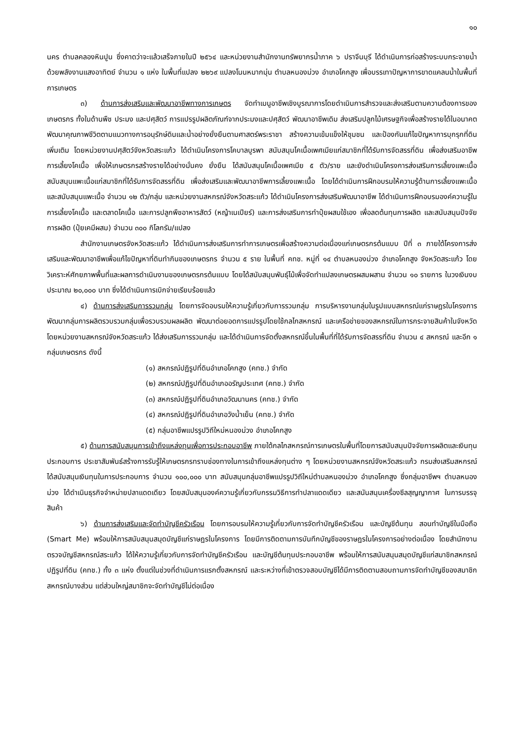๑๐
นคร ตำบลคลองหินปูน ซึ่งคาดว่าจะแล้วเสร็จภายในปี ๒๕๖๔ และหน่วยงานสำนักงานทรัพยากรน้ำภาค ๖ ปราจีนบุรี ได้ดำเนินการก่อสร้างระบบกระจายน้ำด้วยพลังงานแสงอาทิตย์ จำนวน ๑ แห่ง ในพื้นที่แปลง ๒๒๖๙ แปลงโนนหมากมุ่น ตำบลหนองม่วง อำเภอโคกสูง เพื่อบรรเทาปัญหาการขาดแคลนน้ำในพื้นที่การเกษตร
๓) ด้านการส่งเสริมและพัฒนาอาชีพทางการเกษตร จัดทำเมนูอาชีพเชิงบูรณาการโดยดำเนินการสำรวจและส่งเสริมตามความต้องการของเกษตรกร ทั้งในด้านพืช ประมง และปศุสัตว์ การแปรรูปผลิตภัณฑ์จากประมงและปศุสัตว์ พัฒนาอาชีพเดิม ส่งเสริมปลูกไม้เศรษฐกิจเพื่อสร้างรายได้ในอนาคต พัฒนาคุณภาพชีวิตตามแนวทางการอนุรักษ์ดินและน้ำอย่างยั่งยืนตามศาสตร์พระราชา สร้างความเข้มแข็งให้ชุมชน และป้องกันแก้ไขปัญหาการบุกรุกที่ดินเพิ่มเติม โดยหน่วยงานปศุสัตว์จังหวัดสระแก้ว ได้ดำเนินโครงการโคบาลบูรพา สนับสนุนโคเนื้อเพศเมียแก่สมาชิกที่ได้รับการจัดสรรที่ดิน เพื่อส่งเสริมอาชีพการเลี้ยงโคเนื้อ เพื่อให้เกษตรกรสร้างรายได้อย่างมั่นคง ยั่งยืน ได้สนับสนุนโคเนื้อเพศเมีย ๕ ตัว/ราย และยังดำเนินโครงการส่งเสริมการเลี้ยงแพะเนื้อ สนับสนุนแพะเนื้อแก่สมาชิกที่ได้รับการจัดสรรที่ดิน เพื่อส่งเสริมและพัฒนาอาชีพการเลี้ยงแพะเนื้อ โดยได้ดำเนินการฝึกอบรมให้ความรู้ด้านการเลี้ยงแพะเนื้อ และสนับสนุนแพะเนื้อ จำนวน ๑๒ ตัว/กลุ่ม และหน่วยงานสหกรณ์จังหวัดสระแก้ว ได้ดำเนินโครงการส่งเสริมพัฒนาอาชีพ ได้ดำเนินการฝึกอบรมองค์ความรู้ในการเลี้ยงโคเนื้อ และตลาดโคเนื้อ และการปลูกพืชอาหารสัตว์ (หญ้าเนเปียร์) และการส่งเสริมการทำปุ๋ยผสมใช้เอง เพื่อลดต้นทุนการผลิต และสนับสนุนปัจจัยการผลิต (ปุ๋ยเคมีผสม) จำนวน ๓๐๐ กิโลกรัม/แปลง
สำนักงานเกษตรจังหวัดสระแก้ว ได้ดำเนินการส่งเสริมการทำการเกษตรเพื่อสร้างความต่อเนื่องแก่เกษตรกรต้นแบบ ปีที่ ๓ ภายใต้โครงการส่งเสริมและพัฒนาอาชีพเพื่อแก้ไขปัญหาที่ดินทำกินของเกษตรกร จำนวน ๕ ราย ในพื้นที่ คทช. หมู่ที่ ๑๔ ตำบลหนองม่วง อำเภอโคกสูง จังหวัดสระแก้ว โดยวิเคราะห์ศักยภาพพื้นที่และผลการดำเนินงานของเกษตรกรต้นแบบ โดยได้สนับสนุนพันธุ์ไม้เพื่อจัดทำแปลงเกษตรผสมผสาน จำนวน ๑๐ รายการ ในวงเงินงบประมาณ ๒๐,๐๐๐ บาท ซึ่งได้ดำเนินการเบิกจ่ายเรียบร้อยแล้ว
๔) ด้านการส่งเสริมการรวมกลุ่ม โดยการจัดอบรมให้ความรู้เกี่ยวกับการรวมกลุ่ม การบริหารงานกลุ่มในรูปแบบสหกรณ์แก่ราษฎรในโครงการ พัฒนากลุ่มการผลิตรวบรวมกลุ่มเพื่อรวบรวมผลผลิต พัฒนาต่อยอดการแปรรูปโดยใช้กลไกสหกรณ์ และเครือข่ายของสหกรณ์ในการกระจายสินค้าในจังหวัด โดยหน่วยงานสหกรณ์จังหวัดสระแก้ว ได้ส่งเสริมการรวมกลุ่ม และได้ดำเนินการจัดตั้งสหกรณ์ขึ้นในพื้นที่ที่ได้รับการจัดสรรที่ดิน จำนวน ๔ สหกรณ์ และอีก ๑ กลุ่มเกษตรกร ดังนี้
(๑) สหกรณ์ปฏิรูปที่ดินอำเภอโคกสูง (คทช.) จำกัด
(๒) สหกรณ์ปฏิรูปที่ดินอำเภออรัญประเทศ (คทช.) จำกัด
(๓) สหกรณ์ปฏิรูปที่ดินอำเภอวัฒนานคร (คทช.) จำกัด
(๔) สหกรณ์ปฏิรูปที่ดินอำเภอวังน้ำเย็น (คทช.) จำกัด
(๕) กลุ่มอาชีพแปรรูปวิถีใหม่หนองม่วง อำเภอโคกสูง
๕) ด้านการสนับสนุนการเข้าถึงแหล่งทุนเพื่อการประกอบอาชีพ ภายใต้กลไกสหกรณ์การเกษตรในพื้นที่โดยการสนับสนุนปัจจัยการผลิตและเงินทุนประกอบการ ประชาสัมพันธ์สร้างการรับรู้ให้เกษตรกรทราบช่องทางในการเข้าถึงแหล่งทุนต่าง ๆ โดยหน่วยงานสหกรณ์จังหวัดสระแก้ว กรมส่งเสริมสหกรณ์ ได้สนับสนุนเงินทุนในการประกอบการ จำนวน ๑๐๐,๐๐๐ บาท สนับสนุนกลุ่มอาชีพแปรรูปวิถีใหม่ตำบลหนองม่วง อำเภอโคกสูง ซึ่งกลุ่มอาชีพฯ ตำบลหนองม่วง ได้ดำเนินธุรกิจจำหน่ายปลาแดดเดียว โดยสนับสนุนองค์ความรู้เกี่ยวกับกรรมวิธีการทำปลาแดดเดียว และสนันสนุนเครื่องซีลสุญญากาศ ในการบรรจุสินค้า
๖) ด้านการส่งเสริมและจัดทำบัญชีครัวเรือน โดยการอบรมให้ความรู้เกี่ยวกับการจัดทำบัญชีครัวเรือน และบัญชีต้นทุน สอนทำบัญชีในมือถือ (Smart Me) พร้อมให้การสนับสนุนสมุดบัญชีแก่ราษฎรในโครงการ โดยมีการติดตามการบันทึกบัญชีของราษฎรในโครงการอย่างต่อเนื่อง โดยสำนักงานตรวจบัญชีสหกรณ์สระแก้ว ได้ให้ความรู้เกี่ยวกับการจัดทำบัญชีครัวเรือน และบัญชีต้นทุนประกอบอาชีพ พร้อมให้การสนับสนุนสมุดบัญชีแก่สมาชิกสหกรณ์ปฏิรูปที่ดิน (คทช.) ทั้ง ๓ แห่ง ตั้งแต่ในช่วงที่ดำเนินการแรกตั้งสหกรณ์ และระหว่างที่เข้าตรวจสอบบัญชีได้มีการติดตามสอบถามการจัดทำบัญชีของสมาชิกสหกรณ์บางส่วน แต่ส่วนใหญ่สมาชิกจะจัดทำบัญชีไม่ต่อเนื่อง